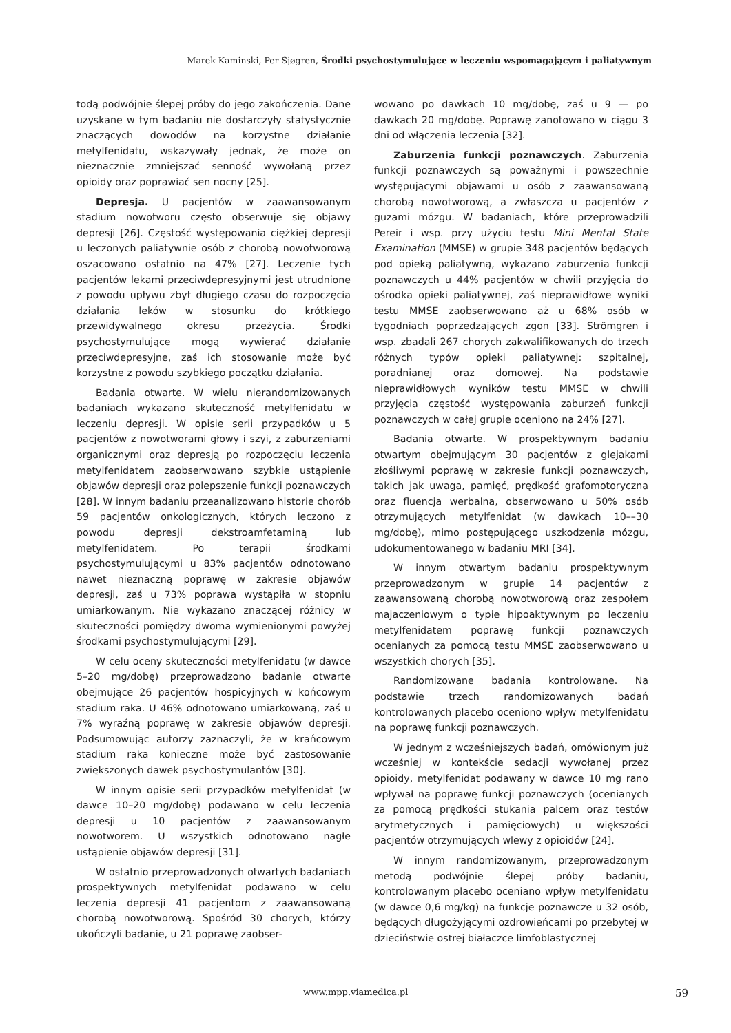Marek Kaminski, Per Sjøgren, Środki psychostymulujące w leczeniu wspomagającym i paliatywnym
todą podwójnie ślepej próby do jego zakończenia. Dane uzyskane w tym badaniu nie dostarczyły statystycznie znaczących dowodów na korzystne działanie metylfenidatu, wskazywały jednak, że może on nieznacznie zmniejszać senność wywołaną przez opioidy oraz poprawiać sen nocny [25].
Depresja. U pacjentów w zaawansowanym stadium nowotworu często obserwuje się objawy depresji [26]. Częstość występowania ciężkiej depresji u leczonych paliatywnie osób z chorobą nowotworową oszacowano ostatnio na 47% [27]. Leczenie tych pacjentów lekami przeciwdepresyjnymi jest utrudnione z powodu upływu zbyt długiego czasu do rozpoczęcia działania leków w stosunku do krótkiego przewidywalnego okresu przeżycia. Środki psychostymulujące mogą wywierać działanie przeciwdepresyjne, zaś ich stosowanie może być korzystne z powodu szybkiego początku działania.
Badania otwarte. W wielu nierandomizowanych badaniach wykazano skuteczność metylfenidatu w leczeniu depresji. W opisie serii przypadków u 5 pacjentów z nowotworami głowy i szyi, z zaburzeniami organicznymi oraz depresją po rozpoczęciu leczenia metylfenidatem zaobserwowano szybkie ustąpienie objawów depresji oraz polepszenie funkcji poznawczych [28]. W innym badaniu przeanalizowano historie chorób 59 pacjentów onkologicznych, których leczono z powodu depresji dekstroamfetaminą lub metylfenidatem. Po terapii środkami psychostymulującymi u 83% pacjentów odnotowano nawet nieznaczną poprawę w zakresie objawów depresji, zaś u 73% poprawa wystąpiła w stopniu umiarkowanym. Nie wykazano znaczącej różnicy w skuteczności pomiędzy dwoma wymienionymi powyżej środkami psychostymulującymi [29].
W celu oceny skuteczności metylfenidatu (w dawce 5–20 mg/dobę) przeprowadzono badanie otwarte obejmujące 26 pacjentów hospicyjnych w końcowym stadium raka. U 46% odnotowano umiarkowaną, zaś u 7% wyraźną poprawę w zakresie objawów depresji. Podsumowując autorzy zaznaczyli, że w krańcowym stadium raka konieczne może być zastosowanie zwiększonych dawek psychostymulantów [30].
W innym opisie serii przypadków metylfenidat (w dawce 10–20 mg/dobę) podawano w celu leczenia depresji u 10 pacjentów z zaawansowanym nowotworem. U wszystkich odnotowano nagłe ustąpienie objawów depresji [31].
W ostatnio przeprowadzonych otwartych badaniach prospektywnych metylfenidat podawano w celu leczenia depresji 41 pacjentom z zaawansowaną chorobą nowotworową. Spośród 30 chorych, którzy ukończyli badanie, u 21 poprawę zaobser-
wowano po dawkach 10 mg/dobę, zaś u 9 — po dawkach 20 mg/dobę. Poprawę zanotowano w ciągu 3 dni od włączenia leczenia [32].
Zaburzenia funkcji poznawczych. Zaburzenia funkcji poznawczych są poważnymi i powszechnie występującymi objawami u osób z zaawansowaną chorobą nowotworową, a zwłaszcza u pacjentów z guzami mózgu. W badaniach, które przeprowadzili Pereir i wsp. przy użyciu testu Mini Mental State Examination (MMSE) w grupie 348 pacjentów będących pod opieką paliatywną, wykazano zaburzenia funkcji poznawczych u 44% pacjentów w chwili przyjęcia do ośrodka opieki paliatywnej, zaś nieprawidłowe wyniki testu MMSE zaobserwowano aż u 68% osób w tygodniach poprzedzających zgon [33]. Strömgren i wsp. zbadali 267 chorych zakwalifikowanych do trzech różnych typów opieki paliatywnej: szpitalnej, poradnianej oraz domowej. Na podstawie nieprawidłowych wyników testu MMSE w chwili przyjęcia częstość występowania zaburzeń funkcji poznawczych w całej grupie oceniono na 24% [27].
Badania otwarte. W prospektywnym badaniu otwartym obejmującym 30 pacjentów z glejakami złośliwymi poprawę w zakresie funkcji poznawczych, takich jak uwaga, pamięć, prędkość grafomotoryczna oraz fluencja werbalna, obserwowano u 50% osób otrzymujących metylfenidat (w dawkach 10––30 mg/dobę), mimo postępującego uszkodzenia mózgu, udokumentowanego w badaniu MRI [34].
W innym otwartym badaniu prospektywnym przeprowadzonym w grupie 14 pacjentów z zaawansowaną chorobą nowotworową oraz zespołem majaczeniowym o typie hipoaktywnym po leczeniu metylfenidatem poprawę funkcji poznawczych ocenianych za pomocą testu MMSE zaobserwowano u wszystkich chorych [35].
Randomizowane badania kontrolowane. Na podstawie trzech randomizowanych badań kontrolowanych placebo oceniono wpływ metylfenidatu na poprawę funkcji poznawczych.
W jednym z wcześniejszych badań, omówionym już wcześniej w kontekście sedacji wywołanej przez opioidy, metylfenidat podawany w dawce 10 mg rano wpływał na poprawę funkcji poznawczych (ocenianych za pomocą prędkości stukania palcem oraz testów arytmetycznych i pamięciowych) u większości pacjentów otrzymujących wlewy z opioidów [24].
W innym randomizowanym, przeprowadzonym metodą podwójnie ślepej próby badaniu, kontrolowanym placebo oceniano wpływ metylfenidatu (w dawce 0,6 mg/kg) na funkcje poznawcze u 32 osób, będących długożyjącymi ozdrowieńcami po przebytej w dzieciństwie ostrej białaczce limfoblastycznej
www.mpp.viamedica.pl 59